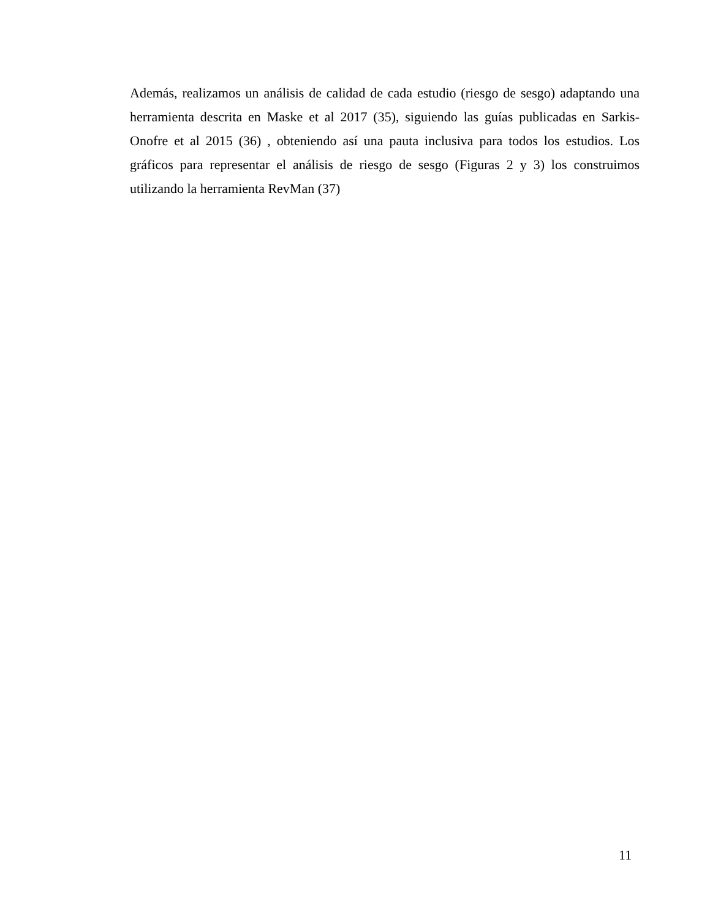Además, realizamos un análisis de calidad de cada estudio (riesgo de sesgo) adaptando una herramienta descrita en Maske et al 2017 (35), siguiendo las guías publicadas en Sarkis-Onofre et al 2015 (36) , obteniendo así una pauta inclusiva para todos los estudios. Los gráficos para representar el análisis de riesgo de sesgo (Figuras 2 y 3) los construimos utilizando la herramienta RevMan (37)
11